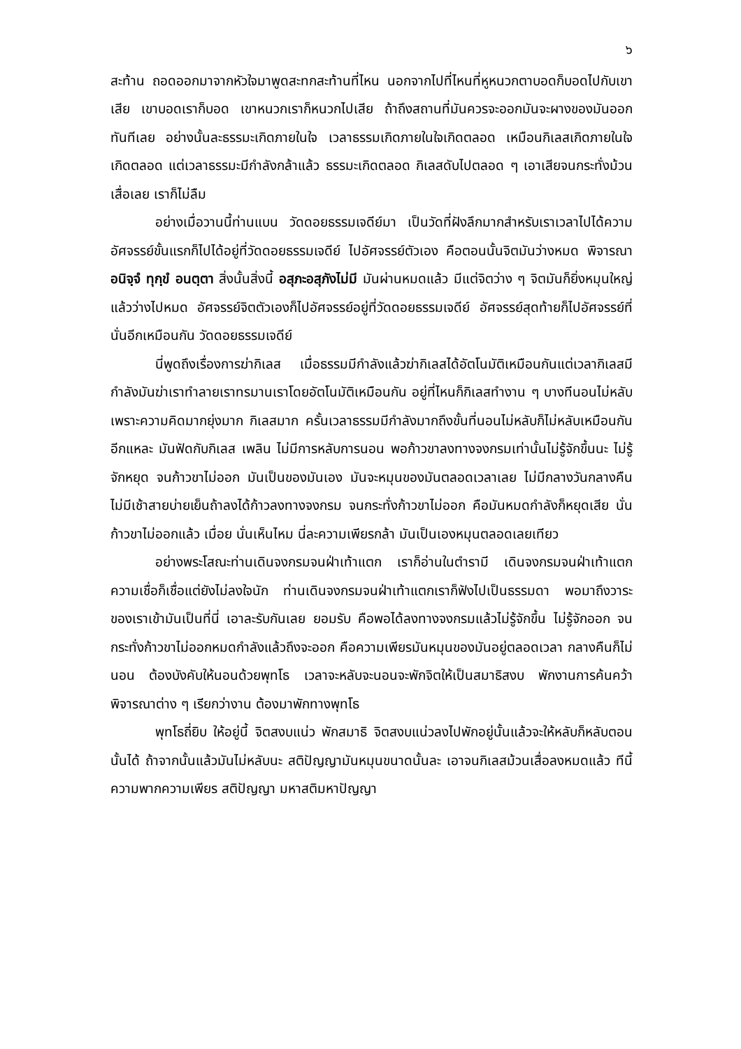๖
สะท้าน ถอดออกมาจากหัวใจมาพูดสะทกสะท้านที่ไหน นอกจากไปที่ไหนที่หูหนวกตาบอดก็บอดไปกับเขาเสีย เขาบอดเราก็บอด เขาหนวกเราก็หนวกไปเสีย ถ้าถึงสถานที่มันควรจะออกมันจะผางของมันออกทันทีเลย อย่างนั้นละธรรมะเกิดภายในใจ เวลาธรรมเกิดภายในใจเกิดตลอด เหมือนกิเลสเกิดภายในใจเกิดตลอด แต่เวลาธรรมะมีกำลังกล้าแล้ว ธรรมะเกิดตลอด กิเลสดับไปตลอด ๆ เอาเสียจนกระทั่งม้วนเสื่อเลย เราก็ไม่ลืม
อย่างเมื่อวานนี้ท่านแบน วัดดอยธรรมเจดีย์มา เป็นวัดที่ฝังลึกมากสำหรับเราเวลาไปได้ความอัศจรรย์ขั้นแรกก็ไปได้อยู่ที่วัดดอยธรรมเจดีย์ ไปอัศจรรย์ตัวเอง คือตอนนั้นจิตมันว่างหมด พิจารณา อนิจฺจํ ทุกฺขํ อนตฺตา สิ่งนั้นสิ่งนี้ อสุภะอสุภังไม่มี มันผ่านหมดแล้ว มีแต่จิตว่าง ๆ จิตมันก็ยิ่งหมุนใหญ่แล้วว่างไปหมด อัศจรรย์จิตตัวเองก็ไปอัศจรรย์อยู่ที่วัดดอยธรรมเจดีย์ อัศจรรย์สุดท้ายก็ไปอัศจรรย์ที่นั่นอีกเหมือนกัน วัดดอยธรรมเจดีย์
นี่พูดถึงเรื่องการฆ่ากิเลส เมื่อธรรมมีกำลังแล้วฆ่ากิเลสได้อัตโนมัติเหมือนกันแต่เวลากิเลสมีกำลังมันฆ่าเราทำลายเราทรมานเราโดยอัตโนมัติเหมือนกัน อยู่ที่ไหนก็กิเลสทำงาน ๆ บางทีนอนไม่หลับเพราะความคิดมากยุ่งมาก กิเลสมาก ครั้นเวลาธรรมมีกำลังมากถึงขั้นที่นอนไม่หลับก็ไม่หลับเหมือนกันอีกแหละ มันฟัดกับกิเลส เพลิน ไม่มีการหลับการนอน พอก้าวขาลงทางจงกรมเท่านั้นไม่รู้จักขึ้นนะ ไม่รู้จักหยุด จนก้าวขาไม่ออก มันเป็นของมันเอง มันจะหมุนของมันตลอดเวลาเลย ไม่มีกลางวันกลางคืน ไม่มีเช้าสายบ่ายเย็นถ้าลงได้ก้าวลงทางจงกรม จนกระทั่งก้าวขาไม่ออก คือมันหมดกำลังก็หยุดเสีย นั่น ก้าวขาไม่ออกแล้ว เมื่อย นั่นเห็นไหม นี่ละความเพียรกล้า มันเป็นเองหมุนตลอดเลยเทียว
อย่างพระโสณะท่านเดินจงกรมจนฝ่าเท้าแตก เราก็อ่านในตำรามี เดินจงกรมจนฝ่าเท้าแตก ความเชื่อก็เชื่อแต่ยังไม่ลงใจนัก ท่านเดินจงกรมจนฝ่าเท้าแตกเราก็ฟังไปเป็นธรรมดา พอมาถึงวาระของเราเข้ามันเป็นที่นี่ เอาละรับกันเลย ยอมรับ คือพอได้ลงทางจงกรมแล้วไม่รู้จักขึ้น ไม่รู้จักออก จนกระทั่งก้าวขาไม่ออกหมดกำลังแล้วถึงจะออก คือความเพียรมันหมุนของมันอยู่ตลอดเวลา กลางคืนก็ไม่นอน ต้องบังคับให้นอนด้วยพุทโธ เวลาจะหลับจะนอนจะพักจิตให้เป็นสมาธิสงบ พักงานการค้นคว้าพิจารณาต่าง ๆ เรียกว่างาน ต้องมาพักทางพุทโธ
พุทโธถี่ยิบ ให้อยู่นี้ จิตสงบแน่ว พักสมาธิ จิตสงบแน่วลงไปพักอยู่นั้นแล้วจะให้หลับก็หลับตอนนั้นได้ ถ้าจากนั้นแล้วมันไม่หลับนะ สติปัญญามันหมุนขนาดนั้นละ เอาจนกิเลสม้วนเสื่อลงหมดแล้ว ทีนี้ความพากความเพียร สติปัญญา มหาสติมหาปัญญา